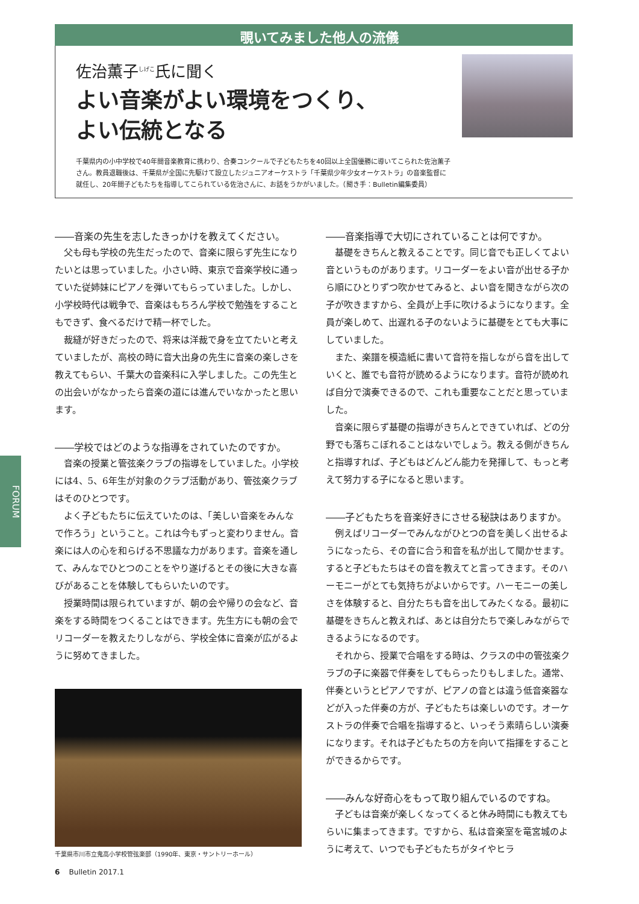覗いてみました他人の流儀
佐治薫子<sup>しげこ</sup>氏に聞く
よい音楽がよい環境をつくり、
よい伝統となる
千葉県内の小中学校で40年間音楽教育に携わり、合奏コンクールで子どもたちを40回以上全国優勝に導いてこられた佐治薫子さん。教員退職後は、千葉県が全国に先駆けて設立したジュニアオーケストラ「千葉県少年少女オーケストラ」の音楽監督に就任し、20年間子どもたちを指導してこられている佐治さんに、お話をうかがいました。（聞き手：Bulletin編集委員）
FORUM
――音楽の先生を志したきっかけを教えてください。
父も母も学校の先生だったので、音楽に限らず先生になりたいとは思っていました。小さい時、東京で音楽学校に通っていた従姉妹にピアノを弾いてもらっていました。しかし、小学校時代は戦争で、音楽はもちろん学校で勉強をすることもできず、食べるだけで精一杯でした。
裁縫が好きだったので、将来は洋裁で身を立てたいと考えていましたが、高校の時に音大出身の先生に音楽の楽しさを教えてもらい、千葉大の音楽科に入学しました。この先生との出会いがなかったら音楽の道には進んでいなかったと思います。
――学校ではどのような指導をされていたのですか。
音楽の授業と管弦楽クラブの指導をしていました。小学校には4、5、6年生が対象のクラブ活動があり、管弦楽クラブはそのひとつです。
よく子どもたちに伝えていたのは、「美しい音楽をみんなで作ろう」ということ。これは今もずっと変わりません。音楽には人の心を和らげる不思議な力があります。音楽を通して、みんなでひとつのことをやり遂げるとその後に大きな喜びがあることを体験してもらいたいのです。
授業時間は限られていますが、朝の会や帰りの会など、音楽をする時間をつくることはできます。先生方にも朝の会でリコーダーを教えたりしながら、学校全体に音楽が広がるように努めてきました。
千葉県市川市立鬼高小学校管弦楽部（1990年、東京・サントリーホール）
――音楽指導で大切にされていることは何ですか。
基礎をきちんと教えることです。同じ音でも正しくてよい音というものがあります。リコーダーをよい音が出せる子から順にひとりずつ吹かせてみると、よい音を聞きながら次の子が吹きますから、全員が上手に吹けるようになります。全員が楽しめて、出遅れる子のないように基礎をとても大事にしていました。
また、楽譜を模造紙に書いて音符を指しながら音を出していくと、誰でも音符が読めるようになります。音符が読めれば自分で演奏できるので、これも重要なことだと思っていました。
音楽に限らず基礎の指導がきちんとできていれば、どの分野でも落ちこぼれることはないでしょう。教える側がきちんと指導すれば、子どもはどんどん能力を発揮して、もっと考えて努力する子になると思います。
――子どもたちを音楽好きにさせる秘訣はありますか。
例えばリコーダーでみんながひとつの音を美しく出せるようになったら、その音に合う和音を私が出して聞かせます。すると子どもたちはその音を教えてと言ってきます。そのハーモニーがとても気持ちがよいからです。ハーモニーの美しさを体験すると、自分たちも音を出してみたくなる。最初に基礎をきちんと教えれば、あとは自分たちで楽しみながらできるようになるのです。
それから、授業で合唱をする時は、クラスの中の管弦楽クラブの子に楽器で伴奏をしてもらったりもしました。通常、伴奏というとピアノですが、ピアノの音とは違う低音楽器などが入った伴奏の方が、子どもたちは楽しいのです。オーケストラの伴奏で合唱を指導すると、いっそう素晴らしい演奏になります。それは子どもたちの方を向いて指揮をすることができるからです。
――みんな好奇心をもって取り組んでいるのですね。
子どもは音楽が楽しくなってくると休み時間にも教えてもらいに集まってきます。ですから、私は音楽室を竜宮城のように考えて、いつでも子どもたちがタイやヒラ
6 Bulletin 2017.1